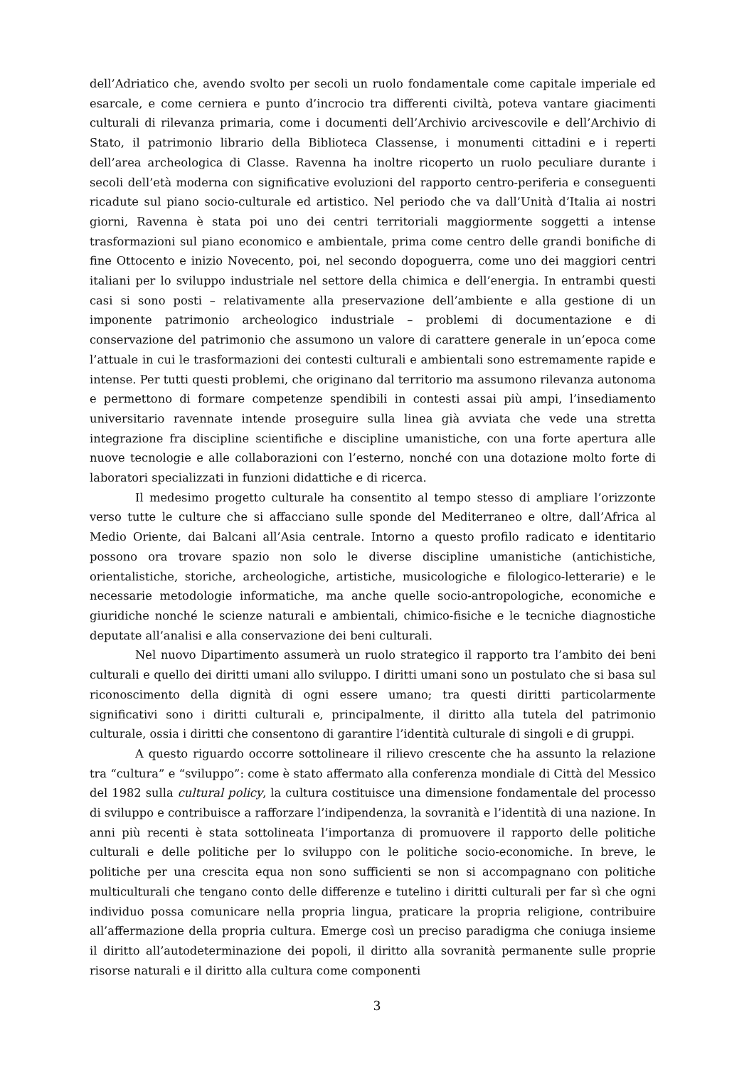dell’Adriatico che, avendo svolto per secoli un ruolo fondamentale come capitale imperiale ed esarcale, e come cerniera e punto d’incrocio tra differenti civiltà, poteva vantare giacimenti culturali di rilevanza primaria, come i documenti dell’Archivio arcivescovile e dell’Archivio di Stato, il patrimonio librario della Biblioteca Classense, i monumenti cittadini e i reperti dell’area archeologica di Classe. Ravenna ha inoltre ricoperto un ruolo peculiare durante i secoli dell’età moderna con significative evoluzioni del rapporto centro-periferia e conseguenti ricadute sul piano socio-culturale ed artistico. Nel periodo che va dall’Unità d’Italia ai nostri giorni, Ravenna è stata poi uno dei centri territoriali maggiormente soggetti a intense trasformazioni sul piano economico e ambientale, prima come centro delle grandi bonifiche di fine Ottocento e inizio Novecento, poi, nel secondo dopoguerra, come uno dei maggiori centri italiani per lo sviluppo industriale nel settore della chimica e dell’energia. In entrambi questi casi si sono posti – relativamente alla preservazione dell’ambiente e alla gestione di un imponente patrimonio archeologico industriale – problemi di documentazione e di conservazione del patrimonio che assumono un valore di carattere generale in un’epoca come l’attuale in cui le trasformazioni dei contesti culturali e ambientali sono estremamente rapide e intense. Per tutti questi problemi, che originano dal territorio ma assumono rilevanza autonoma e permettono di formare competenze spendibili in contesti assai più ampi, l’insediamento universitario ravennate intende proseguire sulla linea già avviata che vede una stretta integrazione fra discipline scientifiche e discipline umanistiche, con una forte apertura alle nuove tecnologie e alle collaborazioni con l’esterno, nonché con una dotazione molto forte di laboratori specializzati in funzioni didattiche e di ricerca.
Il medesimo progetto culturale ha consentito al tempo stesso di ampliare l’orizzonte verso tutte le culture che si affacciano sulle sponde del Mediterraneo e oltre, dall’Africa al Medio Oriente, dai Balcani all’Asia centrale. Intorno a questo profilo radicato e identitario possono ora trovare spazio non solo le diverse discipline umanistiche (antichistiche, orientalistiche, storiche, archeologiche, artistiche, musicologiche e filologico-letterarie) e le necessarie metodologie informatiche, ma anche quelle socio-antropologiche, economiche e giuridiche nonché le scienze naturali e ambientali, chimico-fisiche e le tecniche diagnostiche deputate all’analisi e alla conservazione dei beni culturali.
Nel nuovo Dipartimento assumerà un ruolo strategico il rapporto tra l’ambito dei beni culturali e quello dei diritti umani allo sviluppo. I diritti umani sono un postulato che si basa sul riconoscimento della dignità di ogni essere umano; tra questi diritti particolarmente significativi sono i diritti culturali e, principalmente, il diritto alla tutela del patrimonio culturale, ossia i diritti che consentono di garantire l’identità culturale di singoli e di gruppi.
A questo riguardo occorre sottolineare il rilievo crescente che ha assunto la relazione tra “cultura” e “sviluppo”: come è stato affermato alla conferenza mondiale di Città del Messico del 1982 sulla cultural policy, la cultura costituisce una dimensione fondamentale del processo di sviluppo e contribuisce a rafforzare l’indipendenza, la sovranità e l’identità di una nazione. In anni più recenti è stata sottolineata l’importanza di promuovere il rapporto delle politiche culturali e delle politiche per lo sviluppo con le politiche socio-economiche. In breve, le politiche per una crescita equa non sono sufficienti se non si accompagnano con politiche multiculturali che tengano conto delle differenze e tutelino i diritti culturali per far sì che ogni individuo possa comunicare nella propria lingua, praticare la propria religione, contribuire all’affermazione della propria cultura. Emerge così un preciso paradigma che coniuga insieme il diritto all’autodeterminazione dei popoli, il diritto alla sovranità permanente sulle proprie risorse naturali e il diritto alla cultura come componenti
3